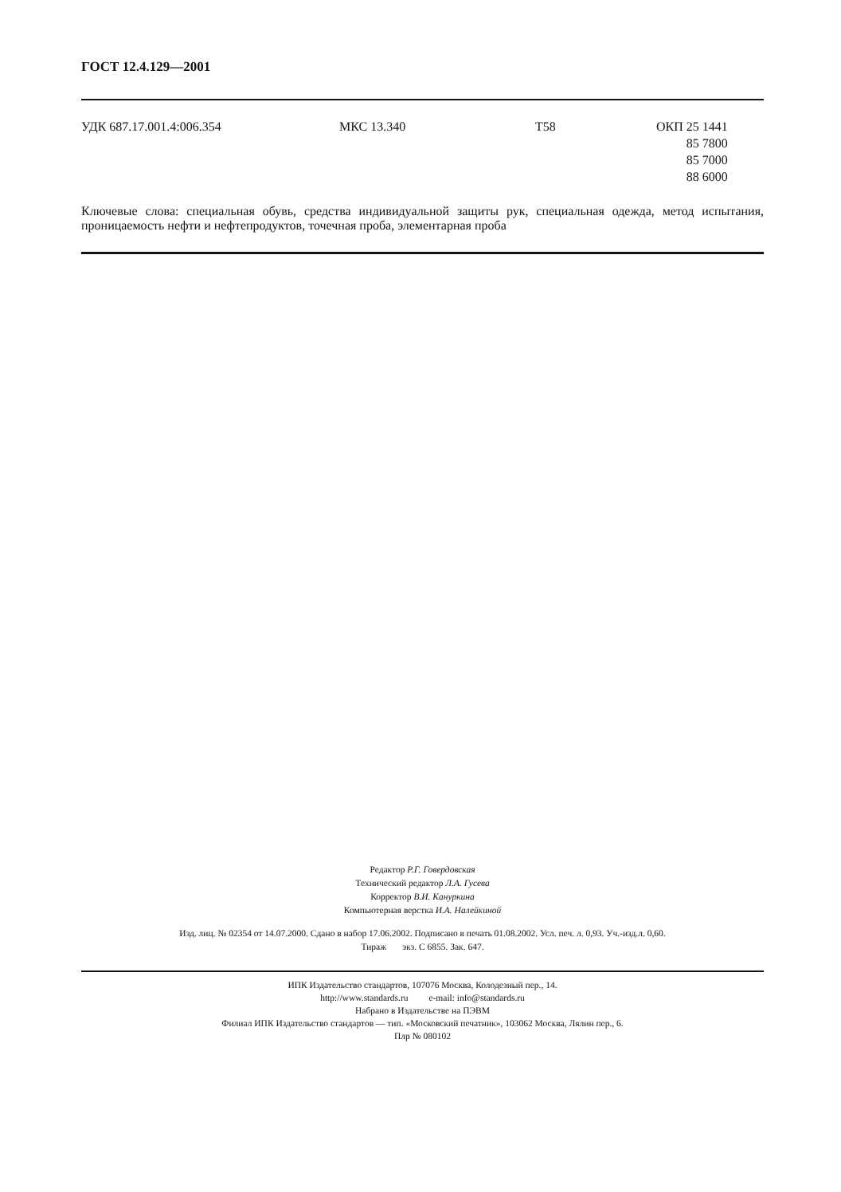ГОСТ 12.4.129—2001
УДК 687.17.001.4:006.354 МКС 13.340 Т58 ОКП 25 1441
85 7800
85 7000
88 6000
Ключевые слова: специальная обувь, средства индивидуальной защиты рук, специальная одежда, метод испытания, проницаемость нефти и нефтепродуктов, точечная проба, элементарная проба
Редактор Р.Г. Говердовская
Технический редактор Л.А. Гусева
Корректор В.И. Кануркина
Компьютерная верстка И.А. Налейкиной
Изд. лиц. № 02354 от 14.07.2000. Сдано в набор 17.06.2002. Подписано в печать 01.08.2002. Усл. печ. л. 0,93. Уч.-изд.л. 0,60.
Тираж экз. С 6855. Зак. 647.
ИПК Издательство стандартов, 107076 Москва, Колодезный пер., 14.
http://www.standards.ru e-mail: info@standards.ru
Набрано в Издательстве на ПЭВМ
Филиал ИПК Издательство стандартов — тип. «Московский печатник», 103062 Москва, Лялин пер., 6.
Плр № 080102